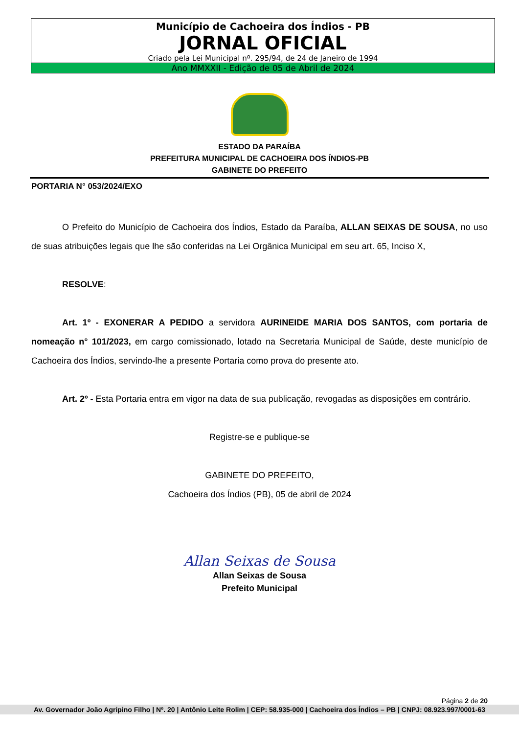Município de Cachoeira dos Índios - PB
JORNAL OFICIAL
Criado pela Lei Municipal nº. 295/94, de 24 de Janeiro de 1994
Ano MMXXII - Edição de 05 de Abril de 2024
ESTADO DA PARAÍBA
PREFEITURA MUNICIPAL DE CACHOEIRA DOS ÍNDIOS-PB
GABINETE DO PREFEITO
PORTARIA N° 053/2024/EXO
O Prefeito do Município de Cachoeira dos Índios, Estado da Paraíba, ALLAN SEIXAS DE SOUSA, no uso de suas atribuições legais que lhe são conferidas na Lei Orgânica Municipal em seu art. 65, Inciso X,
RESOLVE:
Art. 1º - EXONERAR A PEDIDO a servidora AURINEIDE MARIA DOS SANTOS, com portaria de nomeação n° 101/2023, em cargo comissionado, lotado na Secretaria Municipal de Saúde, deste município de Cachoeira dos Índios, servindo-lhe a presente Portaria como prova do presente ato.
Art. 2º - Esta Portaria entra em vigor na data de sua publicação, revogadas as disposições em contrário.
Registre-se e publique-se
GABINETE DO PREFEITO,
Cachoeira dos Índios (PB), 05 de abril de 2024
Allan Seixas de Sousa
Allan Seixas de Sousa
Prefeito Municipal
Página 2 de 20
Av. Governador João Agripino Filho | Nº. 20 | Antônio Leite Rolim | CEP: 58.935-000 | Cachoeira dos Índios – PB | CNPJ: 08.923.997/0001-63